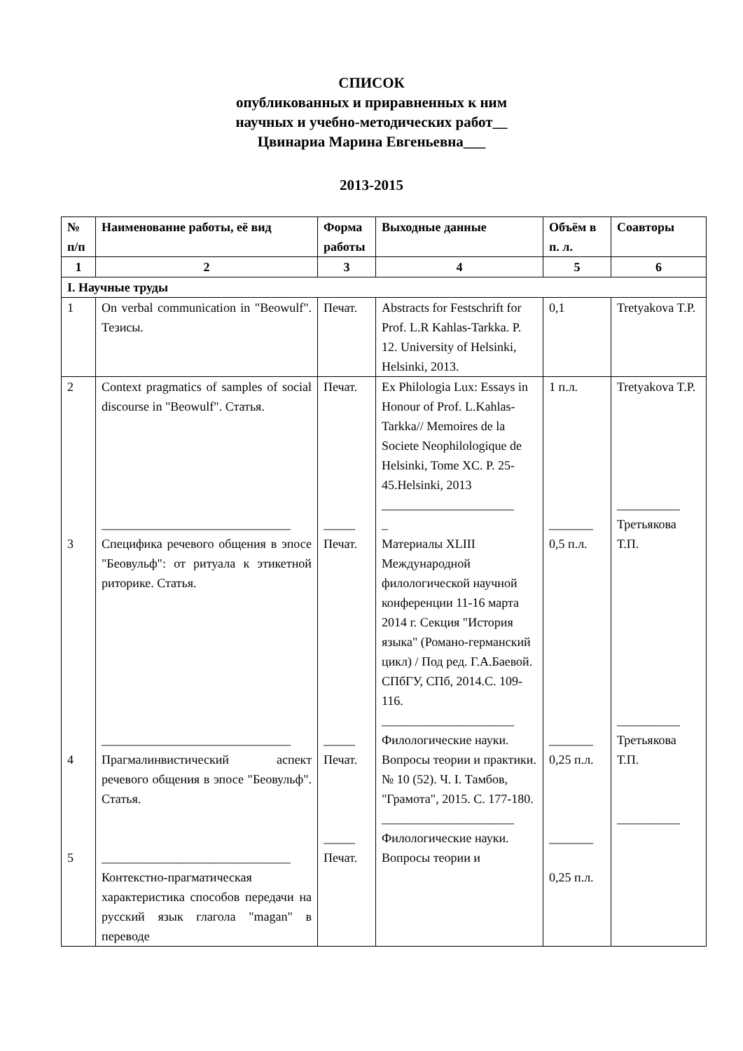СПИСОК
опубликованных и приравненных к ним
научных и учебно-методических работ__
Цвинариа Марина Евгеньевна___
2013-2015
| № п/п | Наименование работы, её вид | Форма работы | Выходные данные | Объём в п. л. | Соавторы |
| --- | --- | --- | --- | --- | --- |
| 1 | 2 | 3 | 4 | 5 | 6 |
| I. Научные труды | | | | | |
| 1 | On verbal communication in "Beowulf". Тезисы. | Печат. | Abstracts for Festschrift for Prof. L.R Kahlas-Tarkka. P. 12. University of Helsinki, Helsinki, 2013. | 0,1 | Tretyakova T.P. |
| 2 3 4 5 | Context pragmatics of samples of social discourse in "Beowulf". Статья. ______________________________ Специфика речевого общения в эпосе "Беовульф": от ритуала к этикетной риторике. Статья. ______________________________ Прагмалинвистический аспект речевого общения в эпосе "Беовульф". Статья. ______________________________ Контекстно-прагматическая характеристика способов передачи на русский язык глагола "magan" в переводе | Печат. _____ Печат. _____ Печат. _____ Печат. | Ex Philologia Lux: Essays in Honour of Prof. L.Kahlas-Tarkka// Memoires de la Societe Neophilologique de Helsinki, Tome XC. P. 25-45.Helsinki, 2013 _____________________ _ Материалы XLIII Международной филологической научной конференции 11-16 марта 2014 г. Секция "История языка" (Романо-германский цикл) / Под ред. Г.А.Баевой. СПбГУ, СПб, 2014.С. 109-116. _____________________ Филологические науки. Вопросы теории и практики. № 10 (52). Ч. I. Тамбов, "Грамота", 2015. С. 177-180. _____________________ Филологические науки. Вопросы теории и | 1 п.л. _______ 0,5 п.л. _______ 0,25 п.л. _______ 0,25 п.л. | Tretyakova T.P. __________ Третьякова Т.П. __________ Третьякова Т.П. __________ |